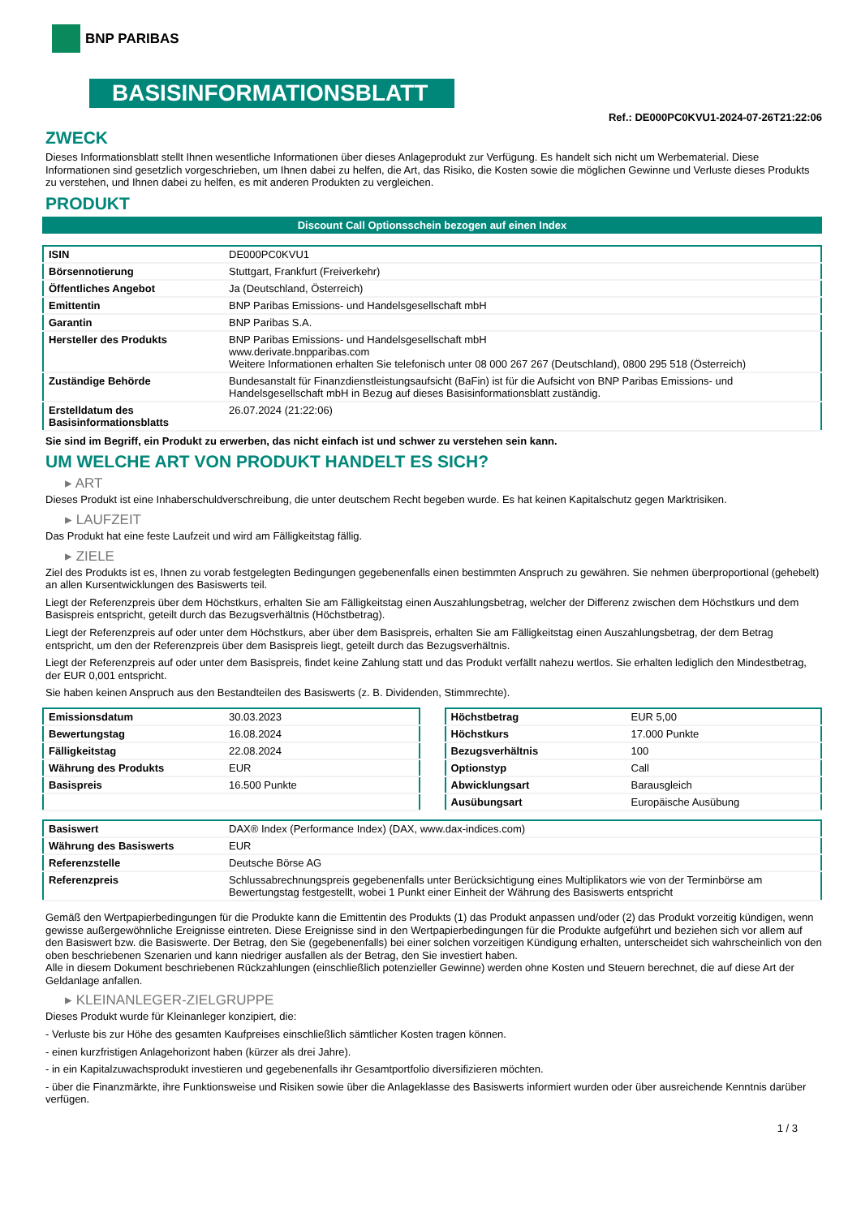BNP PARIBAS
BASISINFORMATIONSBLATT
Ref.: DE000PC0KVU1-2024-07-26T21:22:06
ZWECK
Dieses Informationsblatt stellt Ihnen wesentliche Informationen über dieses Anlageprodukt zur Verfügung. Es handelt sich nicht um Werbematerial. Diese Informationen sind gesetzlich vorgeschrieben, um Ihnen dabei zu helfen, die Art, das Risiko, die Kosten sowie die möglichen Gewinne und Verluste dieses Produkts zu verstehen, und Ihnen dabei zu helfen, es mit anderen Produkten zu vergleichen.
PRODUKT
Discount Call Optionsschein bezogen auf einen Index
| ISIN | DE000PC0KVU1 |
| Börsennotierung | Stuttgart, Frankfurt (Freiverkehr) |
| Öffentliches Angebot | Ja (Deutschland, Österreich) |
| Emittentin | BNP Paribas Emissions- und Handelsgesellschaft mbH |
| Garantin | BNP Paribas S.A. |
| Hersteller des Produkts | BNP Paribas Emissions- und Handelsgesellschaft mbH www.derivate.bnpparibas.com Weitere Informationen erhalten Sie telefonisch unter 08 000 267 267 (Deutschland), 0800 295 518 (Österreich) |
| Zuständige Behörde | Bundesanstalt für Finanzdienstleistungsaufsicht (BaFin) ist für die Aufsicht von BNP Paribas Emissions- und Handelsgesellschaft mbH in Bezug auf dieses Basisinformationsblatt zuständig. |
| Erstelldatum des Basisinformationsblatts | 26.07.2024 (21:22:06) |
Sie sind im Begriff, ein Produkt zu erwerben, das nicht einfach ist und schwer zu verstehen sein kann.
UM WELCHE ART VON PRODUKT HANDELT ES SICH?
▸ ART
Dieses Produkt ist eine Inhaberschuldverschreibung, die unter deutschem Recht begeben wurde. Es hat keinen Kapitalschutz gegen Marktrisiken.
▸ LAUFZEIT
Das Produkt hat eine feste Laufzeit und wird am Fälligkeitstag fällig.
▸ ZIELE
Ziel des Produkts ist es, Ihnen zu vorab festgelegten Bedingungen gegebenenfalls einen bestimmten Anspruch zu gewähren. Sie nehmen überproportional (gehebelt) an allen Kursentwicklungen des Basiswerts teil.
Liegt der Referenzpreis über dem Höchstkurs, erhalten Sie am Fälligkeitstag einen Auszahlungsbetrag, welcher der Differenz zwischen dem Höchstkurs und dem Basispreis entspricht, geteilt durch das Bezugsverhältnis (Höchstbetrag).
Liegt der Referenzpreis auf oder unter dem Höchstkurs, aber über dem Basispreis, erhalten Sie am Fälligkeitstag einen Auszahlungsbetrag, der dem Betrag entspricht, um den der Referenzpreis über dem Basispreis liegt, geteilt durch das Bezugsverhältnis.
Liegt der Referenzpreis auf oder unter dem Basispreis, findet keine Zahlung statt und das Produkt verfällt nahezu wertlos. Sie erhalten lediglich den Mindestbetrag, der EUR 0,001 entspricht.
Sie haben keinen Anspruch aus den Bestandteilen des Basiswerts (z. B. Dividenden, Stimmrechte).
| Emissionsdatum | 30.03.2023 |
| Bewertungstag | 16.08.2024 |
| Fälligkeitstag | 22.08.2024 |
| Währung des Produkts | EUR |
| Basispreis | 16.500 Punkte |
| Höchstbetrag | EUR 5,00 |
| Höchstkurs | 17.000 Punkte |
| Bezugsverhältnis | 100 |
| Optionstyp | Call |
| Abwicklungsart | Barausgleich |
| Ausübungsart | Europäische Ausübung |
| Basiswert | DAX® Index (Performance Index) (DAX, www.dax-indices.com) |
| Währung des Basiswerts | EUR |
| Referenzstelle | Deutsche Börse AG |
| Referenzpreis | Schlussabrechnungspreis gegebenenfalls unter Berücksichtigung eines Multiplikators wie von der Terminbörse am Bewertungstag festgestellt, wobei 1 Punkt einer Einheit der Währung des Basiswerts entspricht |
Gemäß den Wertpapierbedingungen für die Produkte kann die Emittentin des Produkts (1) das Produkt anpassen und/oder (2) das Produkt vorzeitig kündigen, wenn gewisse außergewöhnliche Ereignisse eintreten. Diese Ereignisse sind in den Wertpapierbedingungen für die Produkte aufgeführt und beziehen sich vor allem auf den Basiswert bzw. die Basiswerte. Der Betrag, den Sie (gegebenenfalls) bei einer solchen vorzeitigen Kündigung erhalten, unterscheidet sich wahrscheinlich von den oben beschriebenen Szenarien und kann niedriger ausfallen als der Betrag, den Sie investiert haben.
Alle in diesem Dokument beschriebenen Rückzahlungen (einschließlich potenzieller Gewinne) werden ohne Kosten und Steuern berechnet, die auf diese Art der Geldanlage anfallen.
▸ KLEINANLEGER-ZIELGRUPPE
Dieses Produkt wurde für Kleinanleger konzipiert, die:
- Verluste bis zur Höhe des gesamten Kaufpreises einschließlich sämtlicher Kosten tragen können.
- einen kurzfristigen Anlagehorizont haben (kürzer als drei Jahre).
- in ein Kapitalzuwachsprodukt investieren und gegebenenfalls ihr Gesamtportfolio diversifizieren möchten.
- über die Finanzmärkte, ihre Funktionsweise und Risiken sowie über die Anlageklasse des Basiswerts informiert wurden oder über ausreichende Kenntnis darüber verfügen.
1 / 3